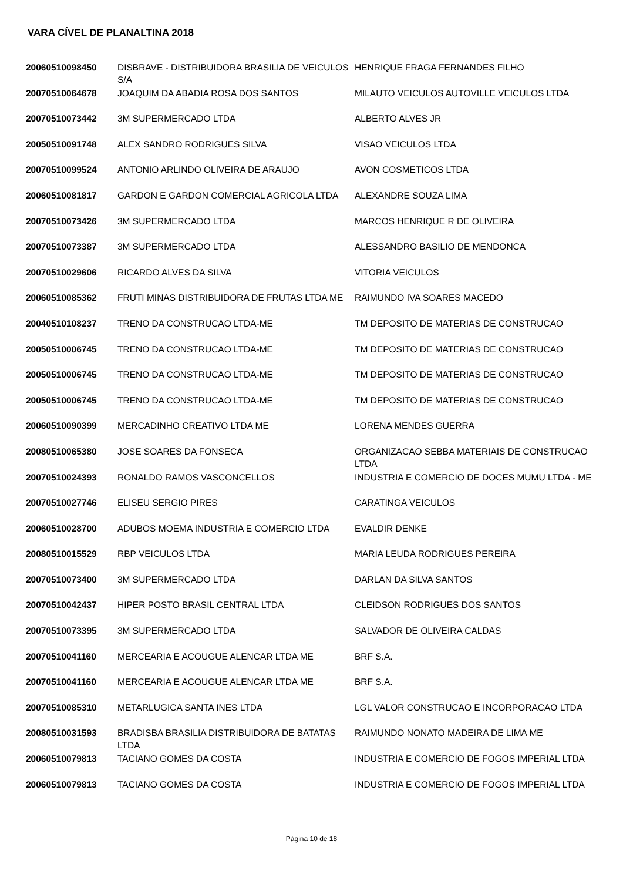VARA CÍVEL DE PLANALTINA 2018
| 20060510098450 | DISBRAVE - DISTRIBUIDORA BRASILIA DE VEICULOS S/A | HENRIQUE FRAGA FERNANDES FILHO |
| 20070510064678 | JOAQUIM DA ABADIA ROSA DOS SANTOS | MILAUTO VEICULOS AUTOVILLE VEICULOS LTDA |
| 20070510073442 | 3M SUPERMERCADO LTDA | ALBERTO ALVES JR |
| 20050510091748 | ALEX SANDRO RODRIGUES SILVA | VISAO VEICULOS LTDA |
| 20070510099524 | ANTONIO ARLINDO OLIVEIRA DE ARAUJO | AVON COSMETICOS LTDA |
| 20060510081817 | GARDON E GARDON COMERCIAL AGRICOLA LTDA | ALEXANDRE SOUZA LIMA |
| 20070510073426 | 3M SUPERMERCADO LTDA | MARCOS HENRIQUE R DE OLIVEIRA |
| 20070510073387 | 3M SUPERMERCADO LTDA | ALESSANDRO BASILIO DE MENDONCA |
| 20070510029606 | RICARDO ALVES DA SILVA | VITORIA VEICULOS |
| 20060510085362 | FRUTI MINAS DISTRIBUIDORA DE FRUTAS LTDA ME | RAIMUNDO IVA SOARES MACEDO |
| 20040510108237 | TRENO DA CONSTRUCAO LTDA-ME | TM DEPOSITO DE MATERIAS DE CONSTRUCAO |
| 20050510006745 | TRENO DA CONSTRUCAO LTDA-ME | TM DEPOSITO DE MATERIAS DE CONSTRUCAO |
| 20050510006745 | TRENO DA CONSTRUCAO LTDA-ME | TM DEPOSITO DE MATERIAS DE CONSTRUCAO |
| 20050510006745 | TRENO DA CONSTRUCAO LTDA-ME | TM DEPOSITO DE MATERIAS DE CONSTRUCAO |
| 20060510090399 | MERCADINHO CREATIVO LTDA ME | LORENA MENDES GUERRA |
| 20080510065380 | JOSE SOARES DA FONSECA | ORGANIZACAO SEBBA MATERIAIS DE CONSTRUCAO LTDA |
| 20070510024393 | RONALDO RAMOS VASCONCELLOS | INDUSTRIA E COMERCIO DE DOCES MUMU LTDA - ME |
| 20070510027746 | ELISEU SERGIO PIRES | CARATINGA VEICULOS |
| 20060510028700 | ADUBOS MOEMA INDUSTRIA E COMERCIO LTDA | EVALDIR DENKE |
| 20080510015529 | RBP VEICULOS LTDA | MARIA LEUDA RODRIGUES PEREIRA |
| 20070510073400 | 3M SUPERMERCADO LTDA | DARLAN DA SILVA SANTOS |
| 20070510042437 | HIPER POSTO BRASIL CENTRAL LTDA | CLEIDSON RODRIGUES DOS SANTOS |
| 20070510073395 | 3M SUPERMERCADO LTDA | SALVADOR DE OLIVEIRA CALDAS |
| 20070510041160 | MERCEARIA E ACOUGUE ALENCAR LTDA ME | BRF S.A. |
| 20070510041160 | MERCEARIA E ACOUGUE ALENCAR LTDA ME | BRF S.A. |
| 20070510085310 | METARLUGICA SANTA INES LTDA | LGL VALOR CONSTRUCAO E INCORPORACAO LTDA |
| 20080510031593 | BRADISBA BRASILIA DISTRIBUIDORA DE BATATAS LTDA | RAIMUNDO NONATO MADEIRA DE LIMA ME |
| 20060510079813 | TACIANO GOMES DA COSTA | INDUSTRIA E COMERCIO DE FOGOS IMPERIAL LTDA |
| 20060510079813 | TACIANO GOMES DA COSTA | INDUSTRIA E COMERCIO DE FOGOS IMPERIAL LTDA |
Página 10 de 18